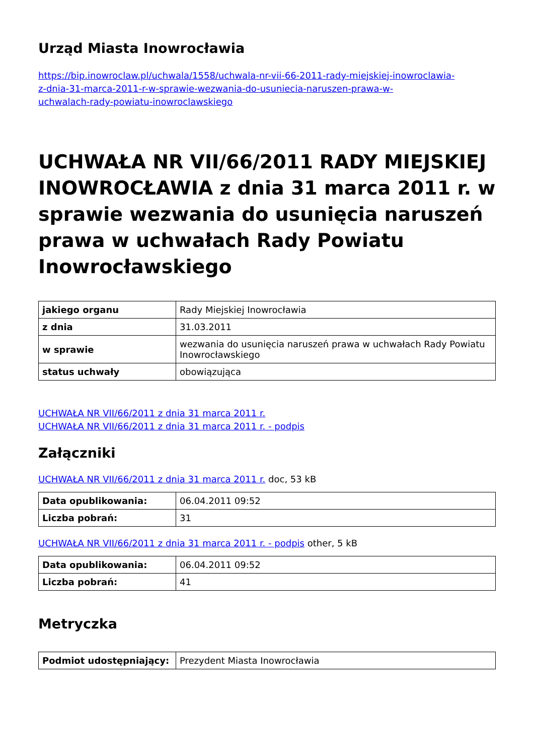Urząd Miasta Inowrocławia
https://bip.inowroclaw.pl/uchwala/1558/uchwala-nr-vii-66-2011-rady-miejskiej-inowroclawia-
z-dnia-31-marca-2011-r-w-sprawie-wezwania-do-usuniecia-naruszen-prawa-w-
uchwalach-rady-powiatu-inowroclawskiego
UCHWAŁA NR VII/66/2011 RADY MIEJSKIEJ INOWROCŁAWIA z dnia 31 marca 2011 r. w sprawie wezwania do usunięcia naruszeń prawa w uchwałach Rady Powiatu Inowrocławskiego
| jakiego organu | Rady Miejskiej Inowrocławia |
| z dnia | 31.03.2011 |
| w sprawie | wezwania do usunięcia naruszeń prawa w uchwałach Rady Powiatu Inowrocławskiego |
| status uchwały | obowiązująca |
UCHWAŁA NR VII/66/2011 z dnia 31 marca 2011 r.
UCHWAŁA NR VII/66/2011 z dnia 31 marca 2011 r. - podpis
Załączniki
UCHWAŁA NR VII/66/2011 z dnia 31 marca 2011 r. doc, 53 kB
| Data opublikowania: | 06.04.2011 09:52 |
| Liczba pobrań: | 31 |
UCHWAŁA NR VII/66/2011 z dnia 31 marca 2011 r. - podpis other, 5 kB
| Data opublikowania: | 06.04.2011 09:52 |
| Liczba pobrań: | 41 |
Metryczka
| Podmiot udostępniający: | Prezydent Miasta Inowrocławia |